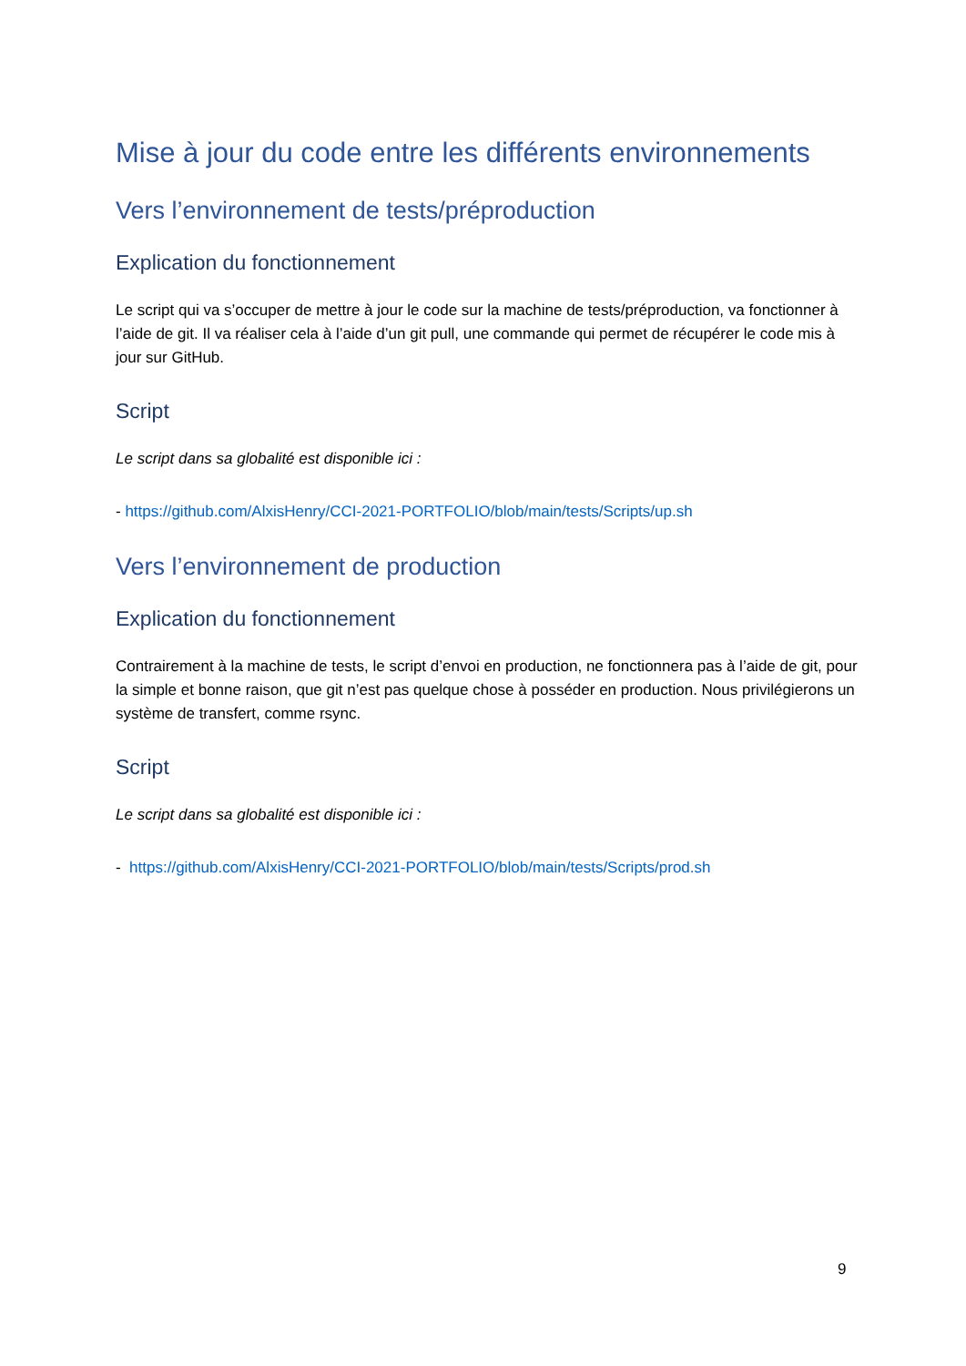Mise à jour du code entre les différents environnements
Vers l’environnement de tests/préproduction
Explication du fonctionnement
Le script qui va s’occuper de mettre à jour le code sur la machine de tests/préproduction, va fonctionner à l’aide de git. Il va réaliser cela à l’aide d’un git pull, une commande qui permet de récupérer le code mis à jour sur GitHub.
Script
Le script dans sa globalité est disponible ici :
- https://github.com/AlxisHenry/CCI-2021-PORTFOLIO/blob/main/tests/Scripts/up.sh
Vers l’environnement de production
Explication du fonctionnement
Contrairement à la machine de tests, le script d’envoi en production, ne fonctionnera pas à l’aide de git, pour la simple et bonne raison, que git n’est pas quelque chose à posséder en production. Nous privilégierons un système de transfert, comme rsync.
Script
Le script dans sa globalité est disponible ici :
- https://github.com/AlxisHenry/CCI-2021-PORTFOLIO/blob/main/tests/Scripts/prod.sh
9